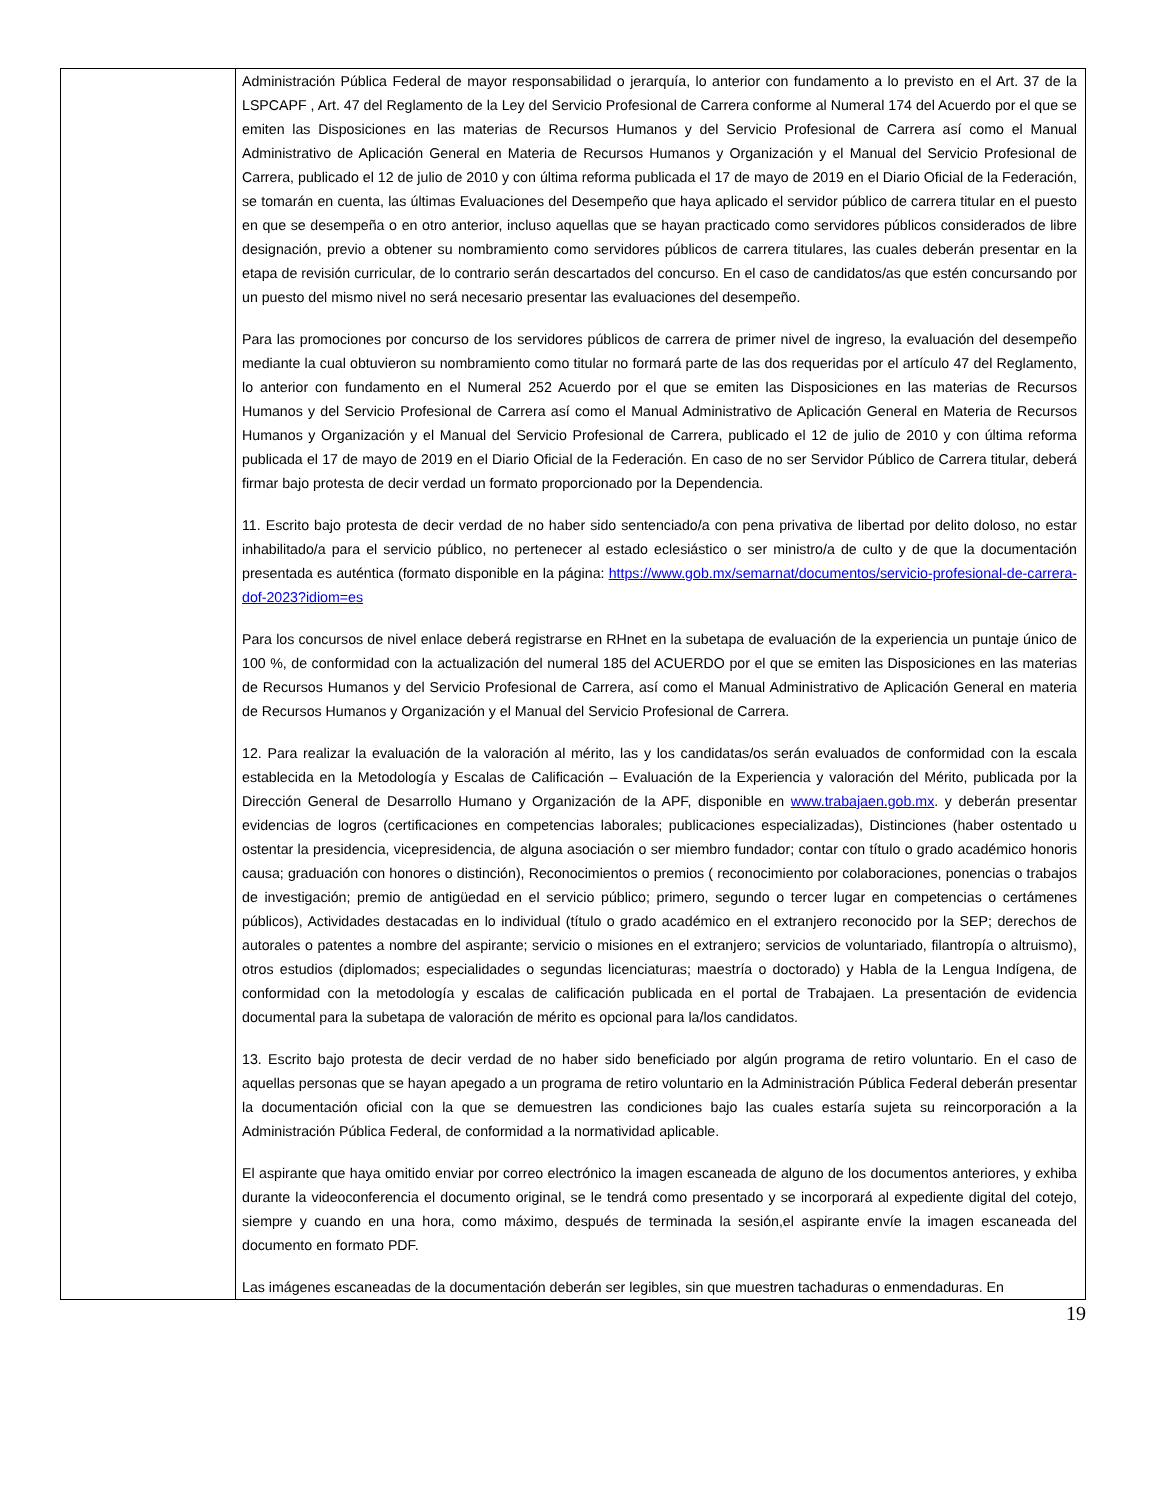| | Administración Pública Federal de mayor responsabilidad o jerarquía, lo anterior con fundamento a lo previsto en el Art. 37 de la LSPCAPF , Art. 47 del Reglamento de la Ley del Servicio Profesional de Carrera conforme al Numeral 174 del Acuerdo por el que se emiten las Disposiciones en las materias de Recursos Humanos y del Servicio Profesional de Carrera así como el Manual Administrativo de Aplicación General en Materia de Recursos Humanos y Organización y el Manual del Servicio Profesional de Carrera, publicado el 12 de julio de 2010 y con última reforma publicada el 17 de mayo de 2019 en el Diario Oficial de la Federación, se tomarán en cuenta, las últimas Evaluaciones del Desempeño que haya aplicado el servidor público de carrera titular en el puesto en que se desempeña o en otro anterior, incluso aquellas que se hayan practicado como servidores públicos considerados de libre designación, previo a obtener su nombramiento como servidores públicos de carrera titulares, las cuales deberán presentar en la etapa de revisión curricular, de lo contrario serán descartados del concurso. En el caso de candidatos/as que estén concursando por un puesto del mismo nivel no será necesario presentar las evaluaciones del desempeño. Para las promociones por concurso de los servidores públicos de carrera de primer nivel de ingreso, la evaluación del desempeño mediante la cual obtuvieron su nombramiento como titular no formará parte de las dos requeridas por el artículo 47 del Reglamento, lo anterior con fundamento en el Numeral 252 Acuerdo por el que se emiten las Disposiciones en las materias de Recursos Humanos y del Servicio Profesional de Carrera así como el Manual Administrativo de Aplicación General en Materia de Recursos Humanos y Organización y el Manual del Servicio Profesional de Carrera, publicado el 12 de julio de 2010 y con última reforma publicada el 17 de mayo de 2019 en el Diario Oficial de la Federación. En caso de no ser Servidor Público de Carrera titular, deberá firmar bajo protesta de decir verdad un formato proporcionado por la Dependencia. 11. Escrito bajo protesta de decir verdad de no haber sido sentenciado/a con pena privativa de libertad por delito doloso, no estar inhabilitado/a para el servicio público, no pertenecer al estado eclesiástico o ser ministro/a de culto y de que la documentación presentada es auténtica (formato disponible en la página: https://www.gob.mx/semarnat/documentos/servicio-profesional-de-carrera-dof-2023?idiom=es Para los concursos de nivel enlace deberá registrarse en RHnet en la subetapa de evaluación de la experiencia un puntaje único de 100 %, de conformidad con la actualización del numeral 185 del ACUERDO por el que se emiten las Disposiciones en las materias de Recursos Humanos y del Servicio Profesional de Carrera, así como el Manual Administrativo de Aplicación General en materia de Recursos Humanos y Organización y el Manual del Servicio Profesional de Carrera. 12. Para realizar la evaluación de la valoración al mérito, las y los candidatas/os serán evaluados de conformidad con la escala establecida en la Metodología y Escalas de Calificación – Evaluación de la Experiencia y valoración del Mérito, publicada por la Dirección General de Desarrollo Humano y Organización de la APF, disponible en www.trabajaen.gob.mx . y deberán presentar evidencias de logros (certificaciones en competencias laborales; publicaciones especializadas), Distinciones (haber ostentado u ostentar la presidencia, vicepresidencia, de alguna asociación o ser miembro fundador; contar con título o grado académico honoris causa; graduación con honores o distinción), Reconocimientos o premios ( reconocimiento por colaboraciones, ponencias o trabajos de investigación; premio de antigüedad en el servicio público; primero, segundo o tercer lugar en competencias o certámenes públicos), Actividades destacadas en lo individual (título o grado académico en el extranjero reconocido por la SEP; derechos de autorales o patentes a nombre del aspirante; servicio o misiones en el extranjero; servicios de voluntariado, filantropía o altruismo), otros estudios (diplomados; especialidades o segundas licenciaturas; maestría o doctorado) y Habla de la Lengua Indígena, de conformidad con la metodología y escalas de calificación publicada en el portal de Trabajaen. La presentación de evidencia documental para la subetapa de valoración de mérito es opcional para la/los candidatos. 13. Escrito bajo protesta de decir verdad de no haber sido beneficiado por algún programa de retiro voluntario. En el caso de aquellas personas que se hayan apegado a un programa de retiro voluntario en la Administración Pública Federal deberán presentar la documentación oficial con la que se demuestren las condiciones bajo las cuales estaría sujeta su reincorporación a la Administración Pública Federal, de conformidad a la normatividad aplicable. El aspirante que haya omitido enviar por correo electrónico la imagen escaneada de alguno de los documentos anteriores, y exhiba durante la videoconferencia el documento original, se le tendrá como presentado y se incorporará al expediente digital del cotejo, siempre y cuando en una hora, como máximo, después de terminada la sesión,el aspirante envíe la imagen escaneada del documento en formato PDF. Las imágenes escaneadas de la documentación deberán ser legibles, sin que muestren tachaduras o enmendaduras. En |
19